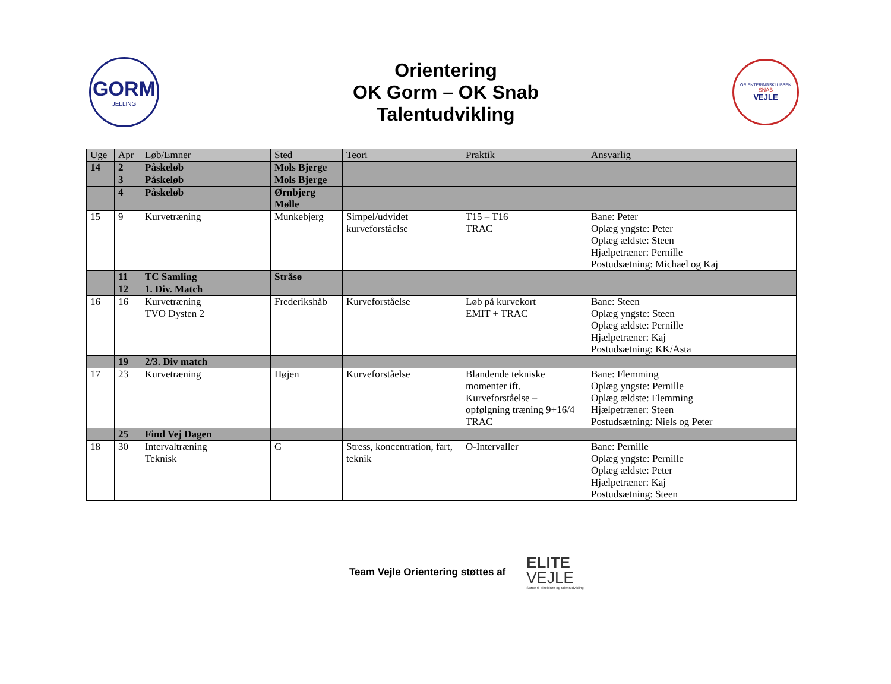GORM
JELLING
Orientering
OK Gorm – OK Snab
Talentudvikling
ORIENTERINGSKLUBBEN
SNAB
VEJLE
| Uge | Apr | Løb/Emner | Sted | Teori | Praktik | Ansvarlig |
| 14 | 2 | Påskeløb | Mols Bjerge | | | |
| | 3 | Påskeløb | Mols Bjerge | | | |
| | 4 | Påskeløb | Ørnbjerg Mølle | | | |
| 15 | 9 | Kurvetræning | Munkebjerg | Simpel/udvidet kurveforståelse | T15 – T16 TRAC | Bane: Peter Oplæg yngste: Peter Oplæg ældste: Steen Hjælpetræner: Pernille Postudsætning: Michael og Kaj |
| | 11 | TC Samling | Stråsø | | | |
| | 12 | 1. Div. Match | | | | |
| 16 | 16 | Kurvetræning TVO Dysten 2 | Frederikshåb | Kurveforståelse | Løb på kurvekort EMIT + TRAC | Bane: Steen Oplæg yngste: Steen Oplæg ældste: Pernille Hjælpetræner: Kaj Postudsætning: KK/Asta |
| | 19 | 2/3. Div match | | | | |
| 17 | 23 | Kurvetræning | Højen | Kurveforståelse | Blandende tekniske momenter ift. Kurveforståelse – opfølgning træning 9+16/4 TRAC | Bane: Flemming Oplæg yngste: Pernille Oplæg ældste: Flemming Hjælpetræner: Steen Postudsætning: Niels og Peter |
| | 25 | Find Vej Dagen | | | | |
| 18 | 30 | Intervaltræning Teknisk | G | Stress, koncentration, fart, teknik | O-Intervaller | Bane: Pernille Oplæg yngste: Pernille Oplæg ældste: Peter Hjælpetræner: Kaj Postudsætning: Steen |
Team Vejle Orientering støttes af
ELITE
VEJLE
Støtte til eliteidræt og talentudvikling